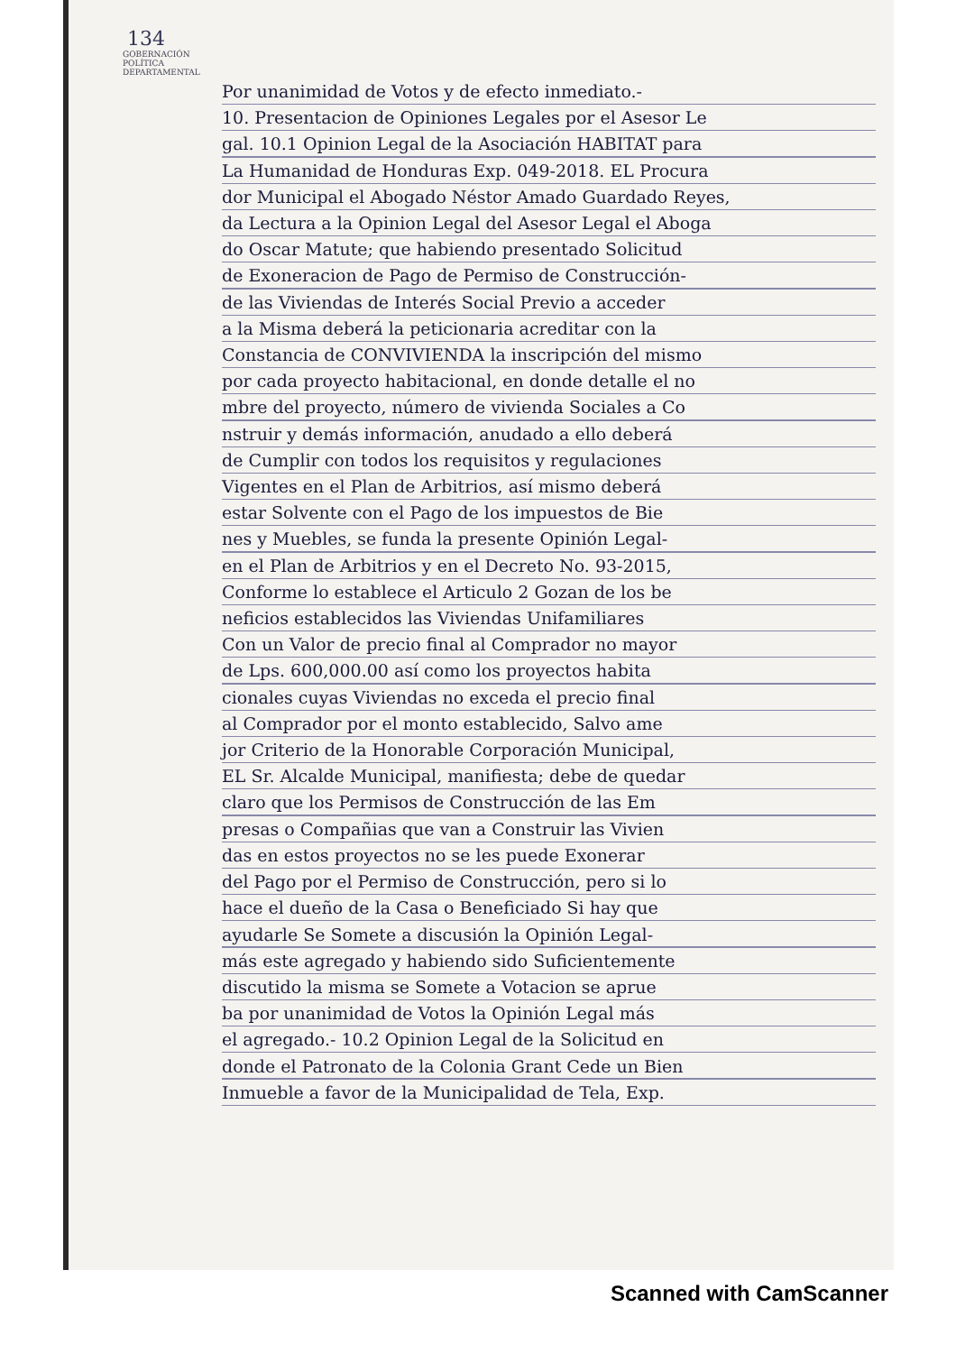134
GOBERNACIÓN POLÍTICA DEPARTAMENTAL
Por unanimidad de Votos y de efecto inmediato.-
10. Presentacion de Opiniones Legales por el Asesor Le
gal. 10.1 Opinion Legal de la Asociación HABITAT para
La Humanidad de Honduras Exp. 049-2018. EL Procura
dor Municipal el Abogado Néstor Amado Guardado Reyes,
da Lectura a la Opinion Legal del Asesor Legal el Aboga
do Oscar Matute; que habiendo presentado Solicitud
de Exoneracion de Pago de Permiso de Construcción-
de las Viviendas de Interés Social Previo a acceder
a la Misma deberá la peticionaria acreditar con la
Constancia de CONVIVIENDA la inscripción del mismo
por cada proyecto habitacional, en donde detalle el no
mbre del proyecto, número de vivienda Sociales a Co
nstruir y demás información, anudado a ello deberá
de Cumplir con todos los requisitos y regulaciones
Vigentes en el Plan de Arbitrios, así mismo deberá
estar Solvente con el Pago de los impuestos de Bie
nes y Muebles, se funda la presente Opinión Legal-
en el Plan de Arbitrios y en el Decreto No. 93-2015,
Conforme lo establece el Articulo 2 Gozan de los be
neficios establecidos las Viviendas Unifamiliares
Con un Valor de precio final al Comprador no mayor
de Lps. 600,000.00 así como los proyectos habita
cionales cuyas Viviendas no exceda el precio final
al Comprador por el monto establecido, Salvo ame
jor Criterio de la Honorable Corporación Municipal,
EL Sr. Alcalde Municipal, manifiesta; debe de quedar
claro que los Permisos de Construcción de las Em
presas o Compañias que van a Construir las Vivien
das en estos proyectos no se les puede Exonerar
del Pago por el Permiso de Construcción, pero si lo
hace el dueño de la Casa o Beneficiado Si hay que
ayudarle Se Somete a discusión la Opinión Legal-
más este agregado y habiendo sido Suficientemente
discutido la misma se Somete a Votacion se aprue
ba por unanimidad de Votos la Opinión Legal más
el agregado.- 10.2 Opinion Legal de la Solicitud en
donde el Patronato de la Colonia Grant Cede un Bien
Inmueble a favor de la Municipalidad de Tela, Exp.
Scanned with CamScanner